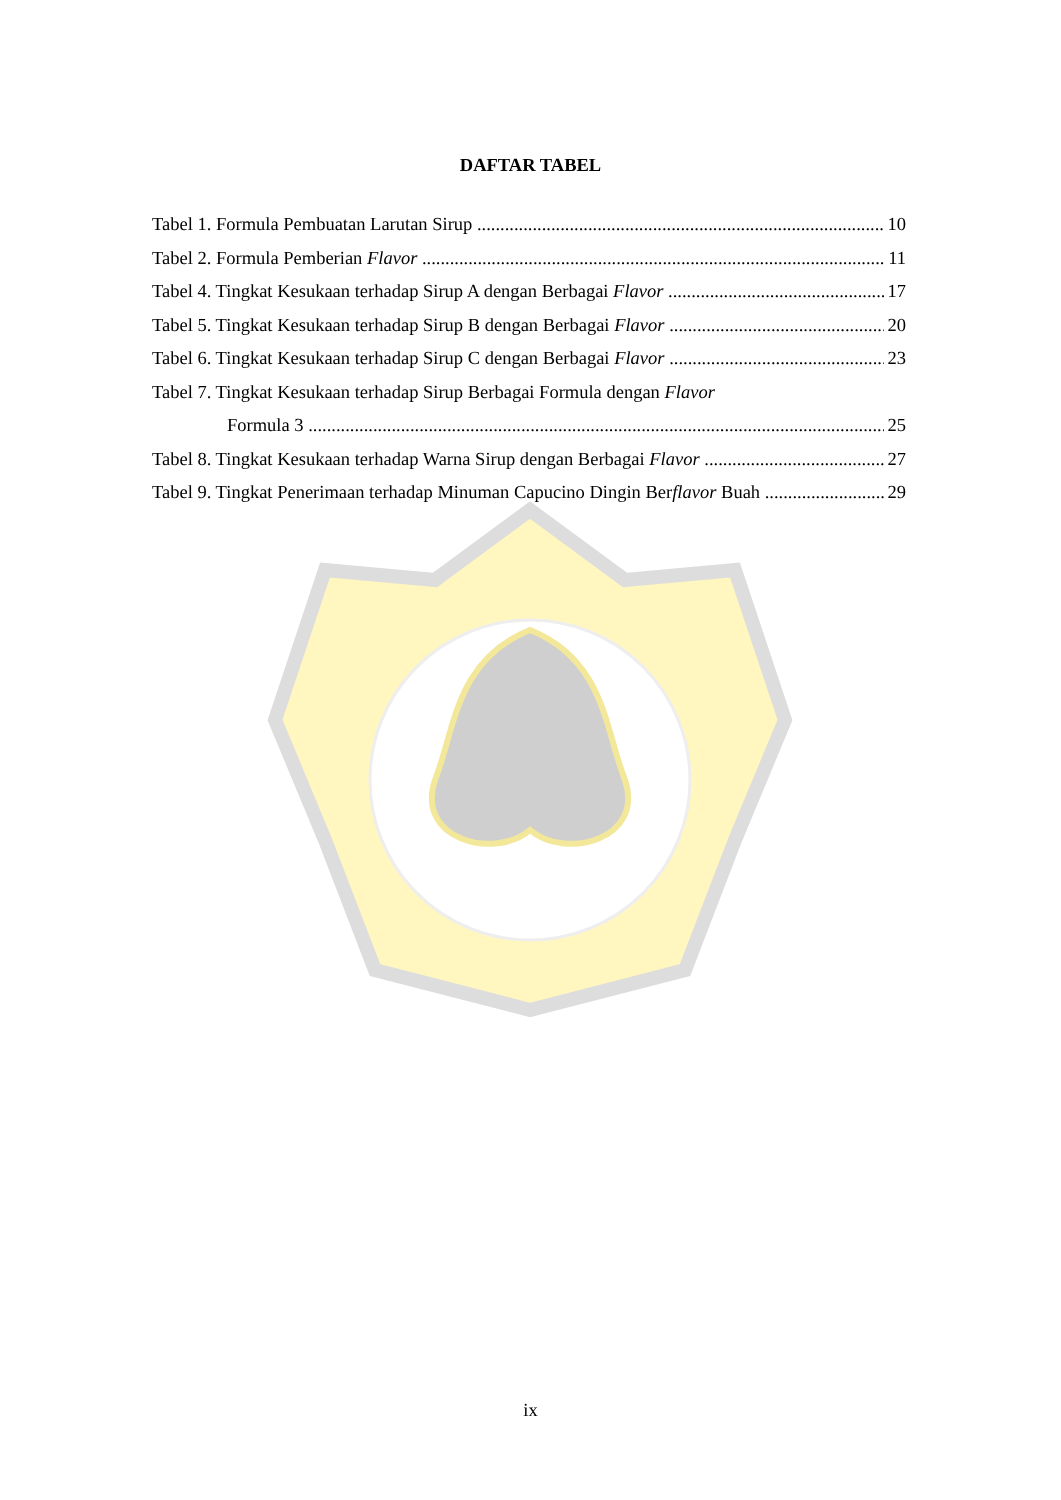DAFTAR TABEL
Tabel 1. Formula Pembuatan Larutan Sirup 10
Tabel 2. Formula Pemberian Flavor 11
Tabel 4. Tingkat Kesukaan terhadap Sirup A dengan Berbagai Flavor 17
Tabel 5. Tingkat Kesukaan terhadap Sirup B dengan Berbagai Flavor 20
Tabel 6. Tingkat Kesukaan terhadap Sirup C dengan Berbagai Flavor 23
Tabel 7. Tingkat Kesukaan terhadap Sirup Berbagai Formula dengan Flavor
Formula 3 25
Tabel 8. Tingkat Kesukaan terhadap Warna Sirup dengan Berbagai Flavor 27
Tabel 9. Tingkat Penerimaan terhadap Minuman Capucino Dingin Berflavor Buah 29
ix